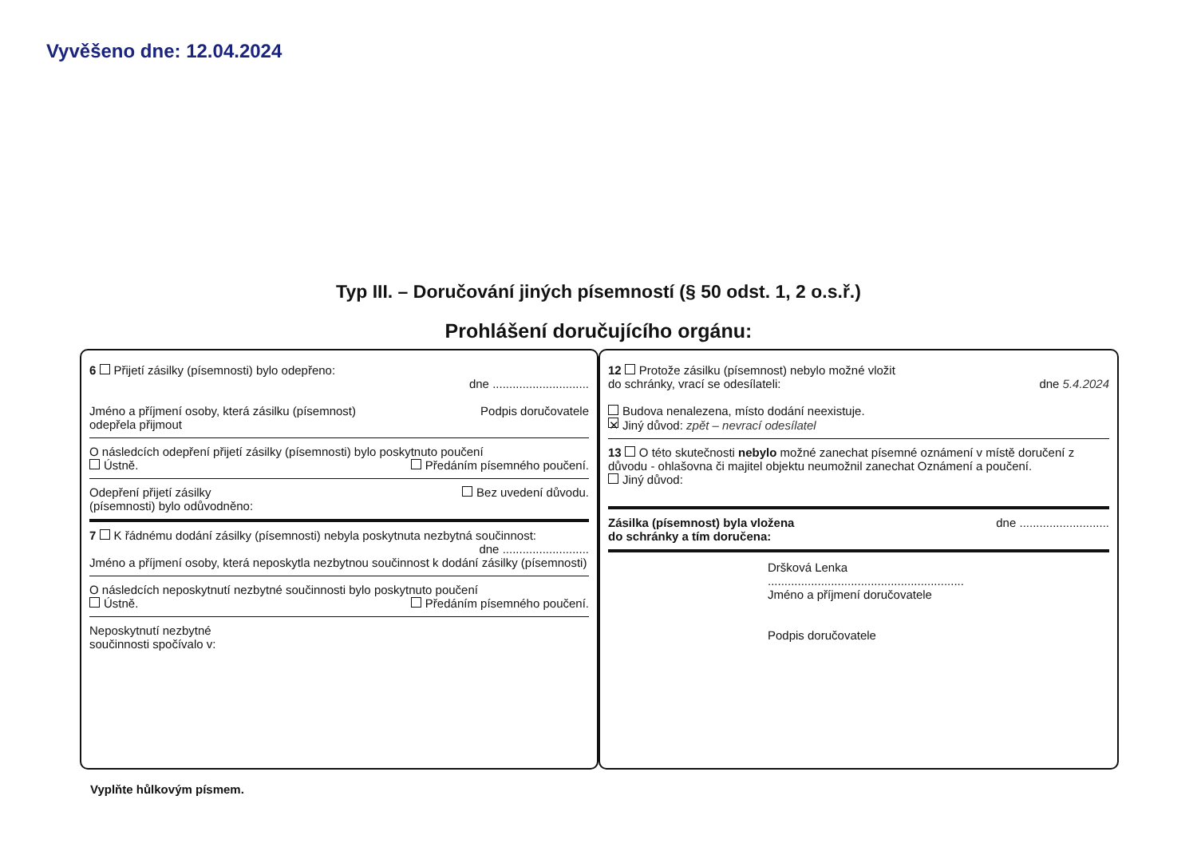Vyvěšeno dne: 12.04.2024
Typ III. – Doručování jiných písemností (§ 50 odst. 1, 2 o.s.ř.)
Prohlášení doručujícího orgánu:
6 Přijetí zásilky (písemnosti) bylo odepřeno:
dne .............................
Jméno a příjmení osoby, která zásilku (písemnost)
odepřela přijmout Podpis doručovatele
O následcích odepření přijetí zásilky (písemnosti) bylo poskytnuto poučení
Ústně. Předáním písemného poučení.
Odepření přijetí zásilky
(písemnosti) bylo odůvodněno: Bez uvedení důvodu.
7 K řádnému dodání zásilky (písemnosti) nebyla poskytnuta nezbytná součinnost: dne ..........................
Jméno a příjmení osoby, která neposkytla nezbytnou součinnost k dodání zásilky (písemnosti)
O následcích neposkytnutí nezbytné součinnosti bylo poskytnuto poučení
Ústně. Předáním písemného poučení.
Neposkytnutí nezbytné
součinnosti spočívalo v:
12 Protože zásilku (písemnost) nebylo možné vložit
do schránky, vrací se odesílateli: dne 5.4.2024
Budova nenalezena, místo dodání neexistuje.
✕ Jiný důvod: zpět – nevrací odesílatel
13 O této skutečnosti nebylo možné zanechat písemné oznámení v místě doručení z důvodu - ohlašovna či majitel objektu neumožnil zanechat Oznámení a poučení.
Jiný důvod:
Zásilka (písemnost) byla vložena
do schránky a tím doručena: dne ...........................
Dršková Lenka
...........................................................
Jméno a příjmení doručovatele
Podpis doručovatele
Vyplňte hůlkovým písmem.